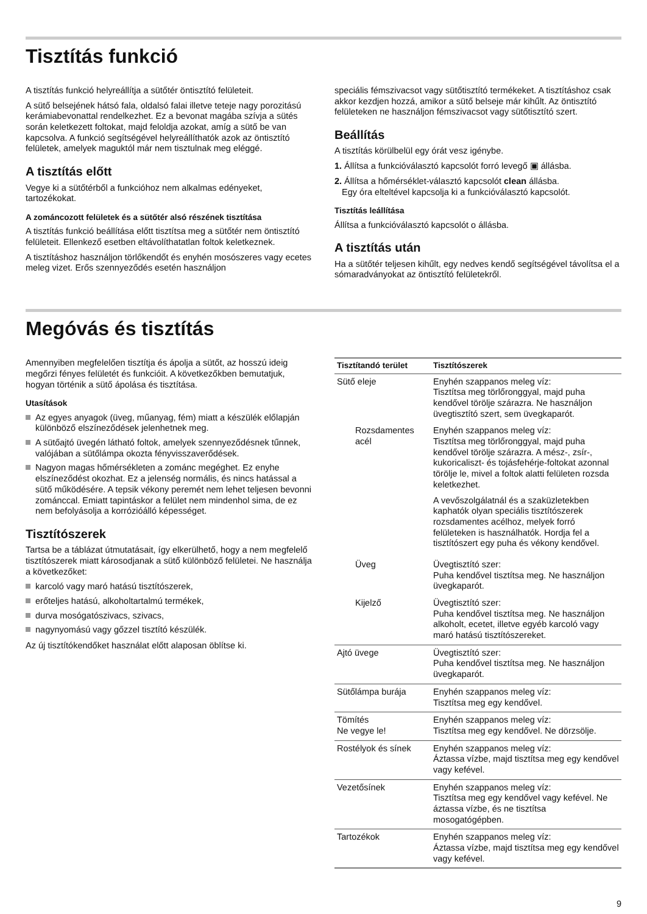Tisztítás funkció
A tisztítás funkció helyreállítja a sütőtér öntisztító felületeit.
A sütő belsejének hátsó fala, oldalsó falai illetve teteje nagy porozitású kerámiabevonattal rendelkezhet. Ez a bevonat magába szívja a sütés során keletkezett foltokat, majd feloldja azokat, amíg a sütő be van kapcsolva. A funkció segítségével helyreállíthatók azok az öntisztító felületek, amelyek maguktól már nem tisztulnak meg eléggé.
A tisztítás előtt
Vegye ki a sütőtérből a funkcióhoz nem alkalmas edényeket, tartozékokat.
A zománcozott felületek és a sütőtér alsó részének tisztítása
A tisztítás funkció beállítása előtt tisztítsa meg a sütőtér nem öntisztító felületeit. Ellenkező esetben eltávolíthatatlan foltok keletkeznek.
A tisztításhoz használjon törlőkendőt és enyhén mosószeres vagy ecetes meleg vizet. Erős szennyeződés esetén használjon
speciális fémszivacsot vagy sütőtisztító termékeket. A tisztításhoz csak akkor kezdjen hozzá, amikor a sütő belseje már kihűlt. Az öntisztító felületeken ne használjon fémszivacsot vagy sütőtisztító szert.
Beállítás
A tisztítás körülbelül egy órát vesz igénybe.
1. Állítsa a funkcióválasztó kapcsolót forró levegő ▣ állásba.
2. Állítsa a hőmérséklet-választó kapcsolót clean állásba.
Egy óra elteltével kapcsolja ki a funkcióválasztó kapcsolót.
Tisztítás leállítása
Állítsa a funkcióválasztó kapcsolót o állásba.
A tisztítás után
Ha a sütőtér teljesen kihűlt, egy nedves kendő segítségével távolítsa el a sómaradványokat az öntisztító felületekről.
Megóvás és tisztítás
Amennyiben megfelelően tisztítja és ápolja a sütőt, az hosszú ideig megőrzi fényes felületét és funkcióit. A következőkben bemutatjuk, hogyan történik a sütő ápolása és tisztítása.
Utasítások
Az egyes anyagok (üveg, műanyag, fém) miatt a készülék előlapján különböző elszíneződések jelenhetnek meg.
A sütőajtó üvegén látható foltok, amelyek szennyeződésnek tűnnek, valójában a sütőlámpa okozta fényvisszaverődések.
Nagyon magas hőmérsékleten a zománc megéghet. Ez enyhe elszíneződést okozhat. Ez a jelenség normális, és nincs hatással a sütő működésére. A tepsik vékony peremét nem lehet teljesen bevonni zománccal. Emiatt tapintáskor a felület nem mindenhol sima, de ez nem befolyásolja a korrózióálló képességet.
Tisztítószerek
Tartsa be a táblázat útmutatásait, így elkerülhető, hogy a nem megfelelő tisztítószerek miatt károsodjanak a sütő különböző felületei. Ne használja a következőket:
karcoló vagy maró hatású tisztítószerek,
erőteljes hatású, alkoholtartalmú termékek,
durva mosógatószivacs, szivacs,
nagynyomású vagy gőzzel tisztító készülék.
Az új tisztítókendőket használat előtt alaposan öblítse ki.
| Tisztítandó terület | Tisztítószerek |
| --- | --- |
| Sütő eleje | Enyhén szappanos meleg víz: Tisztítsa meg törlőronggyal, majd puha kendővel törölje szárazra. Ne használjon üvegtisztító szert, sem üvegkaparót. |
| Rozsdamentes acél | Enyhén szappanos meleg víz: Tisztítsa meg törlőronggyal, majd puha kendővel törölje szárazra. A mész-, zsír-, kukoricaliszt- és tojásfehérje-foltokat azonnal törölje le, mivel a foltok alatti felületen rozsda keletkezhet. A vevőszolgálatnál és a szaküzletekben kaphatók olyan speciális tisztítószerek rozsdamentes acélhoz, melyek forró felületeken is használhatók. Hordja fel a tisztítószert egy puha és vékony kendővel. |
| Üveg | Üvegtisztító szer: Puha kendővel tisztítsa meg. Ne használjon üvegkaparót. |
| Kijelző | Üvegtisztító szer: Puha kendővel tisztítsa meg. Ne használjon alkoholt, ecetet, illetve egyéb karcoló vagy maró hatású tisztítószereket. |
| Ajtó üvege | Üvegtisztító szer: Puha kendővel tisztítsa meg. Ne használjon üvegkaparót. |
| Sütőlámpa burája | Enyhén szappanos meleg víz: Tisztítsa meg egy kendővel. |
| Tömítés Ne vegye le! | Enyhén szappanos meleg víz: Tisztítsa meg egy kendővel. Ne dörzsölje. |
| Rostélyok és sínek | Enyhén szappanos meleg víz: Áztassa vízbe, majd tisztítsa meg egy kendővel vagy kefével. |
| Vezetősínek | Enyhén szappanos meleg víz: Tisztítsa meg egy kendővel vagy kefével. Ne áztassa vízbe, és ne tisztítsa mosogatógépben. |
| Tartozékok | Enyhén szappanos meleg víz: Áztassa vízbe, majd tisztítsa meg egy kendővel vagy kefével. |
9